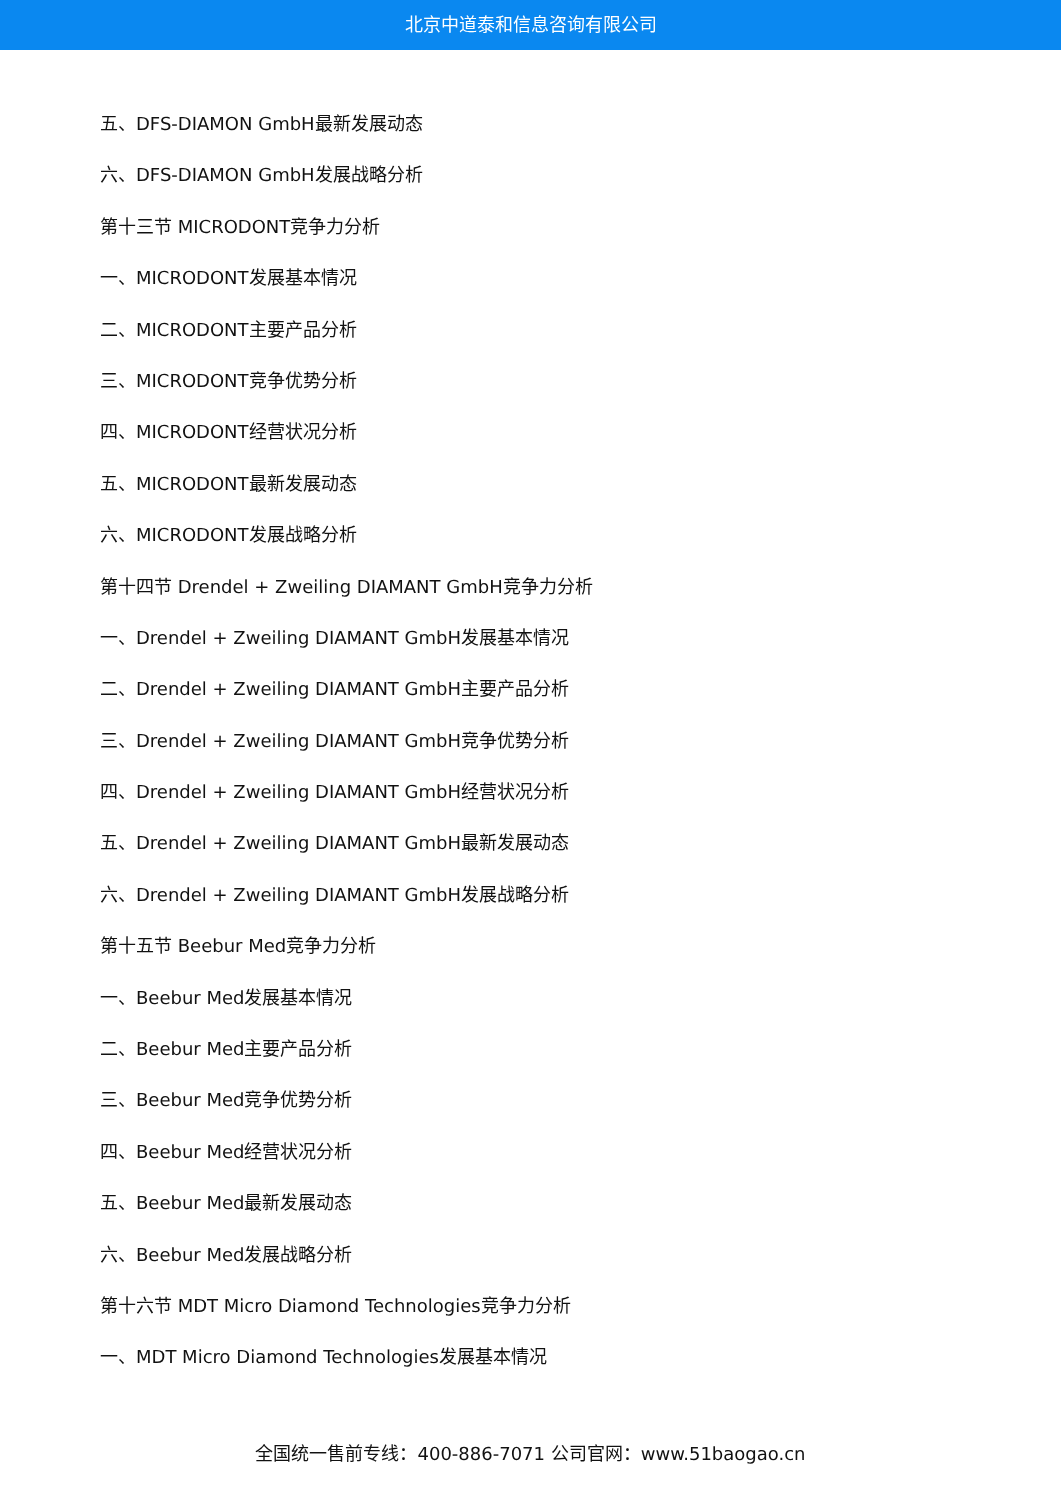北京中道泰和信息咨询有限公司
五、DFS-DIAMON GmbH最新发展动态
六、DFS-DIAMON GmbH发展战略分析
第十三节 MICRODONT竞争力分析
一、MICRODONT发展基本情况
二、MICRODONT主要产品分析
三、MICRODONT竞争优势分析
四、MICRODONT经营状况分析
五、MICRODONT最新发展动态
六、MICRODONT发展战略分析
第十四节 Drendel + Zweiling DIAMANT GmbH竞争力分析
一、Drendel + Zweiling DIAMANT GmbH发展基本情况
二、Drendel + Zweiling DIAMANT GmbH主要产品分析
三、Drendel + Zweiling DIAMANT GmbH竞争优势分析
四、Drendel + Zweiling DIAMANT GmbH经营状况分析
五、Drendel + Zweiling DIAMANT GmbH最新发展动态
六、Drendel + Zweiling DIAMANT GmbH发展战略分析
第十五节 Beebur Med竞争力分析
一、Beebur Med发展基本情况
二、Beebur Med主要产品分析
三、Beebur Med竞争优势分析
四、Beebur Med经营状况分析
五、Beebur Med最新发展动态
六、Beebur Med发展战略分析
第十六节 MDT Micro Diamond Technologies竞争力分析
一、MDT Micro Diamond Technologies发展基本情况
全国统一售前专线：400-886-7071 公司官网：www.51baogao.cn